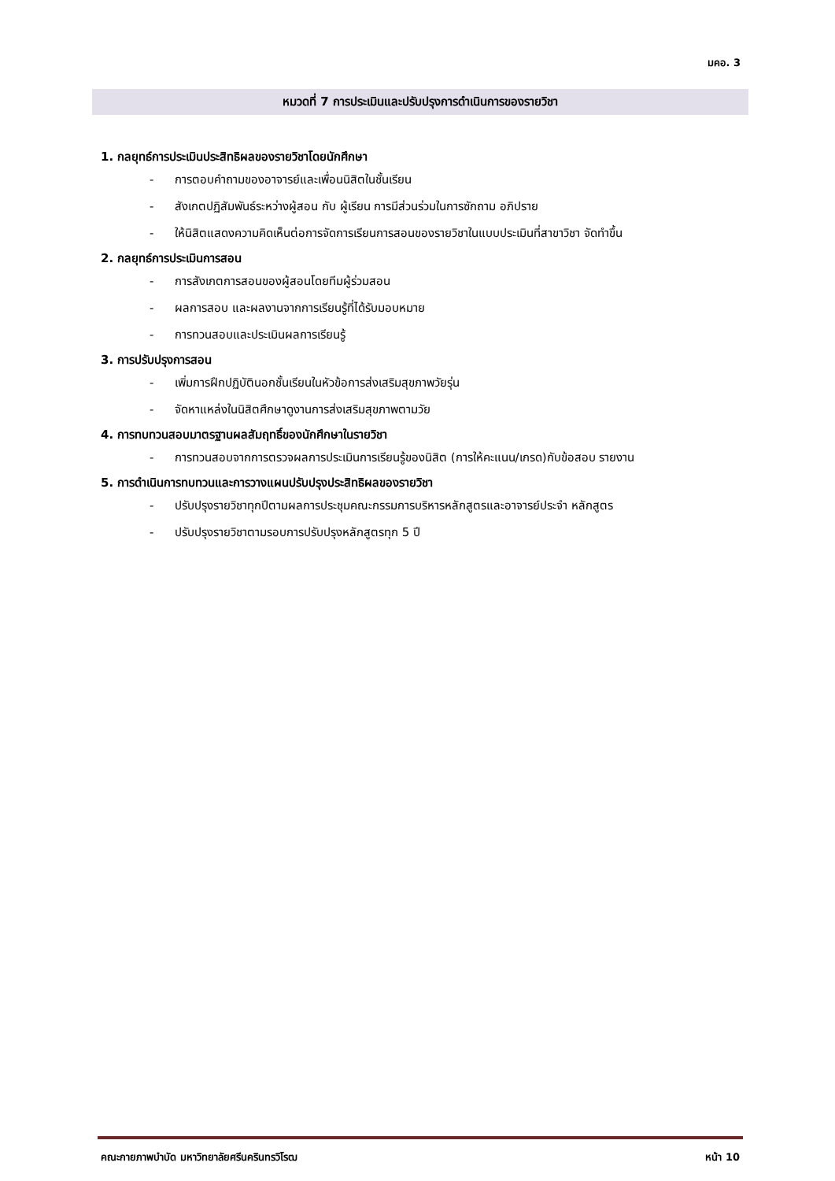มคอ. 3
หมวดที่ 7 การประเมินและปรับปรุงการดำเนินการของรายวิชา
1. กลยุทธ์การประเมินประสิทธิผลของรายวิชาโดยนักศึกษา
- การตอบคำถามของอาจารย์และเพื่อนนิสิตในชั้นเรียน
- สังเกตปฏิสัมพันธ์ระหว่างผู้สอน กับ ผู้เรียน การมีส่วนร่วมในการซักถาม อภิปราย
- ให้นิสิตแสดงความคิดเห็นต่อการจัดการเรียนการสอนของรายวิชาในแบบประเมินที่สาขาวิชา จัดทำขึ้น
2. กลยุทธ์การประเมินการสอน
- การสังเกตการสอนของผู้สอนโดยทีมผู้ร่วมสอน
- ผลการสอบ และผลงานจากการเรียนรู้ที่ได้รับมอบหมาย
- การทวนสอบและประเมินผลการเรียนรู้
3. การปรับปรุงการสอน
- เพิ่มการฝึกปฏิบัตินอกชั้นเรียนในหัวข้อการส่งเสริมสุขภาพวัยรุ่น
- จัดหาแหล่งในนิสิตศึกษาดูงานการส่งเสริมสุขภาพตามวัย
4. การทบทวนสอบมาตรฐานผลสัมฤทธิ์ของนักศึกษาในรายวิชา
- การทวนสอบจากการตรวจผลการประเมินการเรียนรู้ของนิสิต (การให้คะแนน/เกรด)กับข้อสอบ รายงาน
5. การดำเนินการทบทวนและการวางแผนปรับปรุงประสิทธิผลของรายวิชา
- ปรับปรุงรายวิชาทุกปีตามผลการประชุมคณะกรรมการบริหารหลักสูตรและอาจารย์ประจำ หลักสูตร
- ปรับปรุงรายวิชาตามรอบการปรับปรุงหลักสูตรทุก 5 ปี
คณะกายภาพบำบัด มหาวิทยาลัยศรีนครินทรวิโรฒ หน้า 10